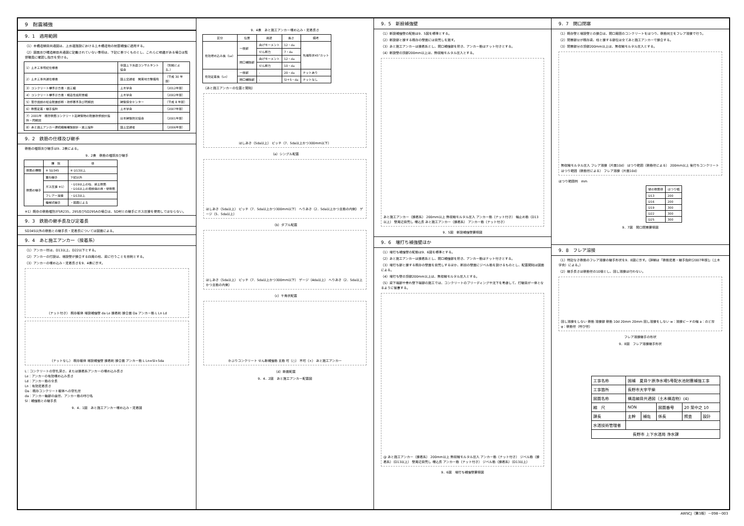9　耐震補強
9．1　適用範囲
（1）本構造細目共通図は、上水道施設における土木構造物の耐震補強に適用する。
（2）図面及び構造細目共通図に記載されていない事項は、下記に基づくものとし、これらに相違がある場合は監督職員に確認し指示を受ける。
| 1）土木工事特記仕様書 | 全国上下水道コンサルタント協会 | （別紙による。） |
| 2）土木工事共通仕様書 | 国土交通省 関東地方整備局 | （平成 30 年版） |
| 3）コンクリート標準示方書・施工編 | 土木学会 | （2012年版） |
| 4）コンクリート標準示方書・構造性能照査編 | 土木学会 | （2002年版） |
| 5）官庁施設の総合耐震診断・改修基準及び同解説 | 建築保全センター | （平成 8 年版） |
| 6）鉄筋定着・継手指針 | 土木学会 | （2007年版） |
| 7）2001年 既存鉄筋コンクリート造建築物の耐震改修設計指針・同解説 | 日本建築防災協会 | （2001年版） |
| 8）あと施工アンカー連続繊維補強設計・施工指針 | 国土交通省 | （2006年版） |
9．2　鉄筋の仕様及び継手
鉄筋の種類及び継手は9．2表による。
9．2表　鉄筋の種類及び継手
| | 種 別 | 径 |
| --- | --- | --- |
| 鉄筋の種類 | ※ SD345 | ※ D13以上 |
| 鉄筋の継手 | 重ね継手 | 下記以外 |
| | ガス圧接 ※1） | ・D19以上の柱、梁主鉄筋 ・D16以上の増設端の床・壁鉄筋 |
| | フレアー溶接 | ・D13以上 |
| | 機械式継手 | ・図面による |
※1）既存の鉄筋種別がSR235，295及びSD295Aの場合は、SD材との継手にガス圧接を使用してはならない。
9．3　鉄筋の継手長及び定着長
SD345以外の鉄筋との継手長・定着長については図面による。
9．4　あと施工アンカー（接着系）
（1）アンカー径は、D13以上、D22以下とする。
（2）アンカーの打設は、増設壁が接合する四周の柱、梁に行うことを原則とする。
（3）アンカーの埋め込み・定着長さを9．4表に示す。
（ナット付き） 既存躯体 増設補強壁 da Le 接着剤 接合面 Da アンカー筋 L Ln Ld
（ナットなし） 既存躯体 増設補強壁 接着剤 接合面 アンカー筋 L Ln=Sl+5da
L：コンクリートの穿孔深さ、または接着系アンカーの埋め込み長さ
Le：アンカーの有効埋め込み長さ
Ld：アンカー筋の全長
Ln：有効定着長さ
Da：既存コンクリート躯体への穿孔径
da：アンカー軸部の直径、アンカー筋の呼び名
Sl：補強筋との継手長
9．4．1図　あと施工アンカー埋め込み・定着図
9．4表　あと施工アンカー埋め込み・定着長さ
| 区分 | 位置 | 用途 | 長さ | 備考 |
| --- | --- | --- | --- | --- |
| 有効埋め込み長（Le） | 一般部 | 曲げモーメント | 12・da | 先端形状45°カット |
| | | せん断力 | 7・da | |
| | 開口補強部 | 曲げモーメント | 12・da | |
| | | せん断力 | 10・da | |
| 有効定着長（Ln） | 一般部 | - | 20・da | ナットあり |
| | 開口補強部 | - | Sl＋5・da | ナットなし |
（あと施工アンカーの位置と間隔）
はしあき（5da以上） ピッチ（7．5da以上かつ300mm以下）
（a）シングル配置
はしあき（5da以上） ピッチ（7．5da以上かつ300mm以下） へりあき（2．5da以上かつ主筋の内側） ゲージ（5．5da以上）
（b）ダブル配置
はしあき（5da以上） ピッチ（7．5da以上かつ300mm以下） ゲージ（4da以上） へりあき（2．5da以上かつ主筋の内側）
（c）千鳥状配置
かぶりコンクリート せん断補強筋 主筋 可（○） 不可（×） あと施工アンカー
（d）断面配置
9．4．2図　あと施工アンカー配置図
9．5　新設補強壁
（1）新設補強壁の配筋は9．5図を標準とする。
（2）新設部と接する既存の壁面には目荒しを施す。
（3）あと施工アンカーは接着系とし、開口補強部を除き、アンカー筋はナット付きとする。
（4）新設壁の頂部200mm以上は、無収縮モルタル圧入とする。
あと施工アンカー（接着系） 200mm以上 無収縮モルタル圧入 アンカー筋（ナット付き） 幅止め筋（D13以上） 壁周辺目荒し 埋込長 あと施工アンカー（接着系） アンカー筋（ナット付き）
9．5図　新設補強壁要領図
9．6　増打ち補強壁ほか
（1）増打ち補強壁の配筋は9．6図を標準とする。
（2）あと施工アンカーは接着系とし、開口補強部を除き、アンカー筋はナット付きとする。
（3）増打ち部と接する既存の壁面を目荒しするほか、新旧の壁面にジベル筋を設けるものとし、配置間隔は図面による。
（4）増打ち壁の頂部200mm以上は、無収縮モルタル圧入とする。
（5）梁下端部や垂れ壁下端部の施工では、コンクリートのブリーディングや沈下を考慮して、打継目が一体となるように留意する。
@ あと施工アンカー（接着系） 200mm以上 無収縮モルタル圧入 アンカー筋（ナット付き） ジベル筋（接着系）（D13以上） 壁周辺目荒し 埋込長 アンカー筋（ナット付き） ジベル筋（接着系）（D13以上）
9．6図　増打ち補強壁要領図
9．7　開口閉塞
（1）既存壁と増設壁との接合は、開口周囲のコンクリートをはつり、鉄筋同士をフレア溶接で行う。
（2）閉塞部分が既存梁、柱と接する部位は全てあと施工アンカーで接合する。
（3）閉塞部分の頂部200mm以上は、無収縮モルタル圧入とする。
無収縮モルタル圧入 フレア溶接（片面10d） はつり範囲（鉄筋径による） 200mm以上 後打ちコンクリート はつり範囲（鉄筋径による） フレア溶接（片面10d）
はつり範囲例　mm
| 壁の鉄筋径 | はつり幅 |
| --- | --- |
| D13 | 200 |
| D16 | 200 |
| D19 | 300 |
| D22 | 300 |
| D25 | 300 |
9．7図　開口閉塞要領図
9．8　フレア溶接
（1）特記なき鉄筋のフレア溶接の継手形状を9．8図に示す。（詳細は「鉄筋定着・継手指針[2007年版]」（土木学会）による。）
（2）継手長さは鉄筋径の10倍とし、回し溶接は行わない。
回し溶接をしない 鉄筋 溶接部 鉄筋 10d 20mm 20mm 回し溶接をしない w：溶接ビードの幅 a：のど厚 φ：鉄筋径（呼び径）
フレア溶接継手の形状
9．8図　フレア溶接継手形状
| 工事名称 | 国補 夏目ケ原浄水場5号配水池耐震補強工事 | | | | |
| 工事箇所 | 長野市大字平柴 | | | | |
| 図面名称 | 構造細目共通図（土木構造物）(4) | | | | |
| 縮 尺 | NON | | 図面番号 | 20 葉中之 10 | |
| 課長 | 主幹 | 補佐 | 係長 | 照査 | 設計 |
| 水道技術管理者 | | | | | |
| 長野市 上下水道局 浄水課 | | | | | |
AWSCJ（第3版）－098－003